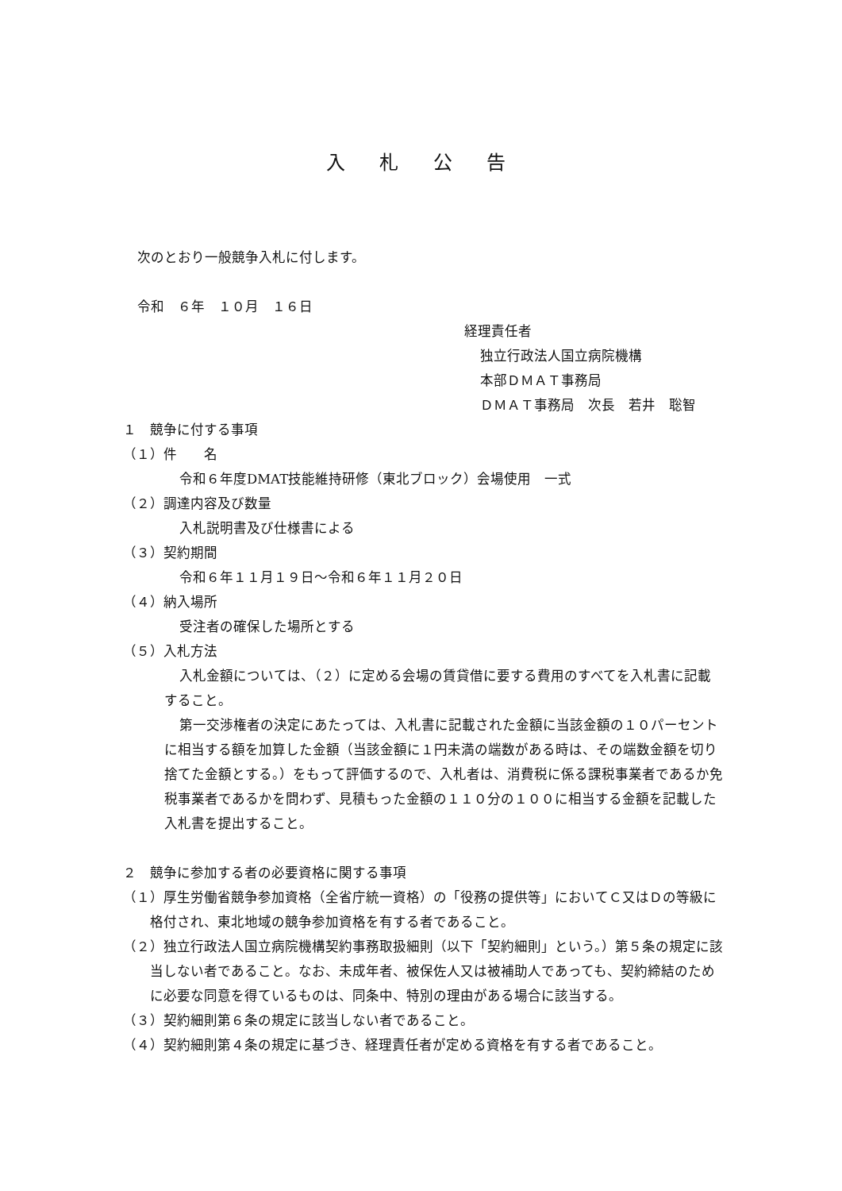入 札 公 告
次のとおり一般競争入札に付します。
令和　６年　１０月　１６日
経理責任者
独立行政法人国立病院機構
本部ＤＭＡＴ事務局
ＤＭＡＴ事務局　次長　若井　聡智
１　競争に付する事項
（１）件　　名
令和６年度DMAT技能維持研修（東北ブロック）会場使用　一式
（２）調達内容及び数量
入札説明書及び仕様書による
（３）契約期間
令和６年１１月１９日～令和６年１１月２０日
（４）納入場所
受注者の確保した場所とする
（５）入札方法
入札金額については、（２）に定める会場の賃貸借に要する費用のすべてを入札書に記載すること。
第一交渉権者の決定にあたっては、入札書に記載された金額に当該金額の１０パーセントに相当する額を加算した金額（当該金額に１円未満の端数がある時は、その端数金額を切り捨てた金額とする。）をもって評価するので、入札者は、消費税に係る課税事業者であるか免税事業者であるかを問わず、見積もった金額の１１０分の１００に相当する金額を記載した入札書を提出すること。
２　競争に参加する者の必要資格に関する事項
（１）厚生労働省競争参加資格（全省庁統一資格）の「役務の提供等」においてＣ又はＤの等級に格付され、東北地域の競争参加資格を有する者であること。
（２）独立行政法人国立病院機構契約事務取扱細則（以下「契約細則」という。）第５条の規定に該当しない者であること。なお、未成年者、被保佐人又は被補助人であっても、契約締結のために必要な同意を得ているものは、同条中、特別の理由がある場合に該当する。
（３）契約細則第６条の規定に該当しない者であること。
（４）契約細則第４条の規定に基づき、経理責任者が定める資格を有する者であること。